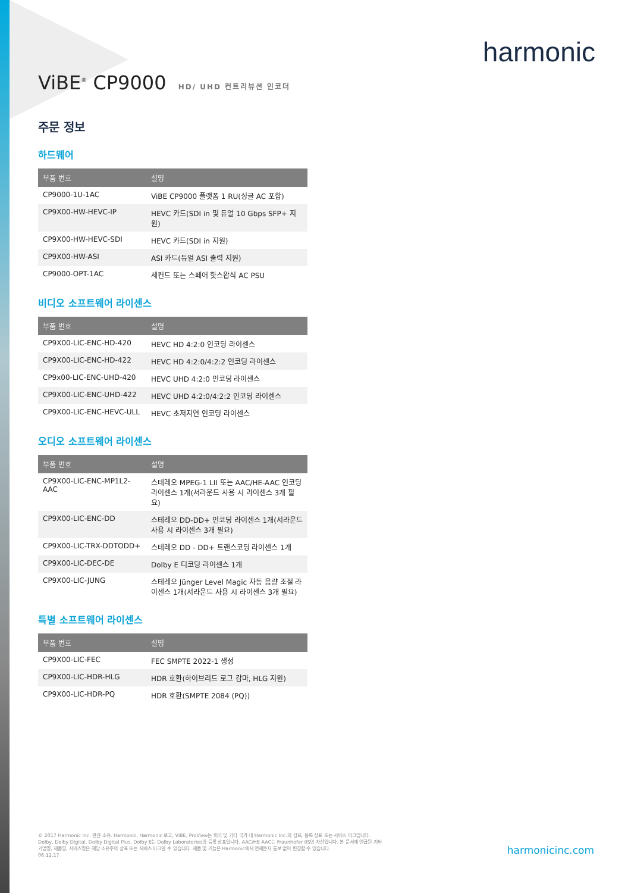harmonic
ViBE<sup>®</sup> CP9000 HD/ UHD 컨트리뷰션 인코더
주문 정보
하드웨어
| 부품 번호 | 설명 |
| --- | --- |
| CP9000-1U-1AC | ViBE CP9000 플랫폼 1 RU(싱글 AC 포함) |
| CP9X00-HW-HEVC-IP | HEVC 카드(SDI in 및 듀얼 10 Gbps SFP+ 지원) |
| CP9X00-HW-HEVC-SDI | HEVC 카드(SDI in 지원) |
| CP9X00-HW-ASI | ASI 카드(듀얼 ASI 출력 지원) |
| CP9000-OPT-1AC | 세컨드 또는 스페어 핫스왑식 AC PSU |
비디오 소프트웨어 라이센스
| 부품 번호 | 설명 |
| --- | --- |
| CP9X00-LIC-ENC-HD-420 | HEVC HD 4:2:0 인코딩 라이센스 |
| CP9X00-LIC-ENC-HD-422 | HEVC HD 4:2:0/4:2:2 인코딩 라이센스 |
| CP9x00-LIC-ENC-UHD-420 | HEVC UHD 4:2:0 인코딩 라이센스 |
| CP9X00-LIC-ENC-UHD-422 | HEVC UHD 4:2:0/4:2:2 인코딩 라이센스 |
| CP9X00-LIC-ENC-HEVC-ULL | HEVC 초저지연 인코딩 라이센스 |
오디오 소프트웨어 라이센스
| 부품 번호 | 설명 |
| --- | --- |
| CP9X00-LIC-ENC-MP1L2-AAC | 스테레오 MPEG-1 LII 또는 AAC/HE-AAC 인코딩 라이센스 1개(서라운드 사용 시 라이센스 3개 필요) |
| CP9X00-LIC-ENC-DD | 스테레오 DD-DD+ 인코딩 라이센스 1개(서라운드 사용 시 라이센스 3개 필요) |
| CP9X00-LIC-TRX-DDTODD+ | 스테레오 DD - DD+ 트랜스코딩 라이센스 1개 |
| CP9X00-LIC-DEC-DE | Dolby E 디코딩 라이센스 1개 |
| CP9X00-LIC-JUNG | 스테레오 Jünger Level Magic 자동 음량 조절 라이센스 1개(서라운드 사용 시 라이센스 3개 필요) |
특별 소프트웨어 라이센스
| 부품 번호 | 설명 |
| --- | --- |
| CP9X00-LIC-FEC | FEC SMPTE 2022-1 생성 |
| CP9X00-LIC-HDR-HLG | HDR 호환(하이브리드 로그 감마, HLG 지원) |
| CP9X00-LIC-HDR-PQ | HDR 호환(SMPTE 2084 (PQ)) |
© 2017 Harmonic Inc. 판권 소유. Harmonic, Harmonic 로고, ViBE, ProView는 미국 및 기타 국가 내 Harmonic Inc.의 상표, 등록 상표 또는 서비스 마크입니다. Dolby, Dolby Digital, Dolby Digital Plus, Dolby E는 Dolby Laboratories의 등록 상표입니다. AAC/HE-AAC는 Fraunhofer IIS의 자산입니다. 본 문서에 언급된 기타 기업명, 제품명, 서비스명은 해당 소유주의 상표 또는 서비스 마크일 수 있습니다. 제품 및 기능은 Harmonic에서 언제든지 통보 없이 변경할 수 있습니다.
06.12.17
harmonicinc.com